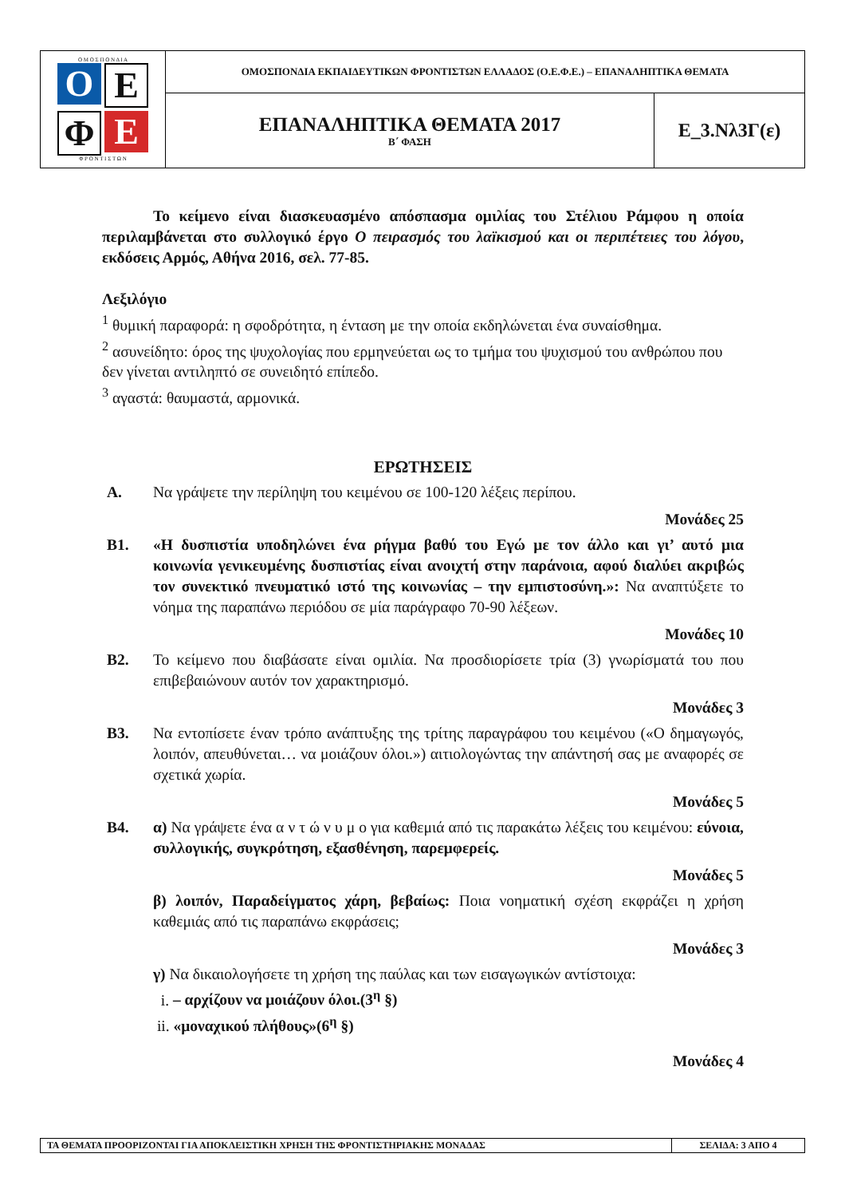| Ο Μ Ο Σ Π Ο Ν Δ Ι Α Ο Ε Φ Ε Φ Ρ Ο Ν Τ Ι Σ Τ Ω Ν | ΟΜΟΣΠΟΝΔΙΑ ΕΚΠΑΙΔΕΥΤΙΚΩΝ ΦΡΟΝΤΙΣΤΩΝ ΕΛΛΑΔΟΣ (Ο.Ε.Φ.Ε.) – ΕΠΑΝΑΛΗΠΤΙΚΑ ΘΕΜΑΤΑ | |
| | ΕΠΑΝΑΛΗΠΤΙΚΑ ΘΕΜΑΤΑ 2017 Β΄ ΦΑΣΗ | Ε_3.Νλ3Γ(ε) |
Το κείμενο είναι διασκευασμένο απόσπασμα ομιλίας του Στέλιου Ράμφου η οποία περιλαμβάνεται στο συλλογικό έργο Ο πειρασμός του λαϊκισμού και οι περιπέτειες του λόγου, εκδόσεις Αρμός, Αθήνα 2016, σελ. 77-85.
Λεξιλόγιο
<sup>1</sup> θυμική παραφορά: η σφοδρότητα, η ένταση με την οποία εκδηλώνεται ένα συναίσθημα.
<sup>2</sup> ασυνείδητο: όρος της ψυχολογίας που ερμηνεύεται ως το τμήμα του ψυχισμού του ανθρώπου που δεν γίνεται αντιληπτό σε συνειδητό επίπεδο.
<sup>3</sup> αγαστά: θαυμαστά, αρμονικά.
ΕΡΩΤΗΣΕΙΣ
Α. Να γράψετε την περίληψη του κειμένου σε 100-120 λέξεις περίπου.
Μονάδες 25
Β1. «Η δυσπιστία υποδηλώνει ένα ρήγμα βαθύ του Εγώ με τον άλλο και γι’ αυτό μια κοινωνία γενικευμένης δυσπιστίας είναι ανοιχτή στην παράνοια, αφού διαλύει ακριβώς τον συνεκτικό πνευματικό ιστό της κοινωνίας – την εμπιστοσύνη.»: Να αναπτύξετε το νόημα της παραπάνω περιόδου σε μία παράγραφο 70-90 λέξεων.
Μονάδες 10
Β2. Το κείμενο που διαβάσατε είναι ομιλία. Να προσδιορίσετε τρία (3) γνωρίσματά του που επιβεβαιώνουν αυτόν τον χαρακτηρισμό.
Μονάδες 3
Β3. Να εντοπίσετε έναν τρόπο ανάπτυξης της τρίτης παραγράφου του κειμένου («Ο δημαγωγός, λοιπόν, απευθύνεται… να μοιάζουν όλοι.») αιτιολογώντας την απάντησή σας με αναφορές σε σχετικά χωρία.
Μονάδες 5
Β4. α) Να γράψετε ένα α ν τ ώ ν υ μ ο για καθεμιά από τις παρακάτω λέξεις του κειμένου: εύνοια, συλλογικής, συγκρότηση, εξασθένηση, παρεμφερείς.
Μονάδες 5
β) λοιπόν, Παραδείγματος χάρη, βεβαίως: Ποια νοηματική σχέση εκφράζει η χρήση καθεμιάς από τις παραπάνω εκφράσεις;
Μονάδες 3
γ) Να δικαιολογήσετε τη χρήση της παύλας και των εισαγωγικών αντίστοιχα:
i. – αρχίζουν να μοιάζουν όλοι.(3<sup>η</sup> §)
ii. «μοναχικού πλήθους»(6<sup>η</sup> §)
Μονάδες 4
| ΤΑ ΘΕΜΑΤΑ ΠΡΟΟΡΙΖΟΝΤΑΙ ΓΙΑ ΑΠΟΚΛΕΙΣΤΙΚΗ ΧΡΗΣΗ ΤΗΣ ΦΡΟΝΤΙΣΤΗΡΙΑΚΗΣ ΜΟΝΑΔΑΣ | ΣΕΛΙΔΑ: 3 ΑΠΟ 4 |